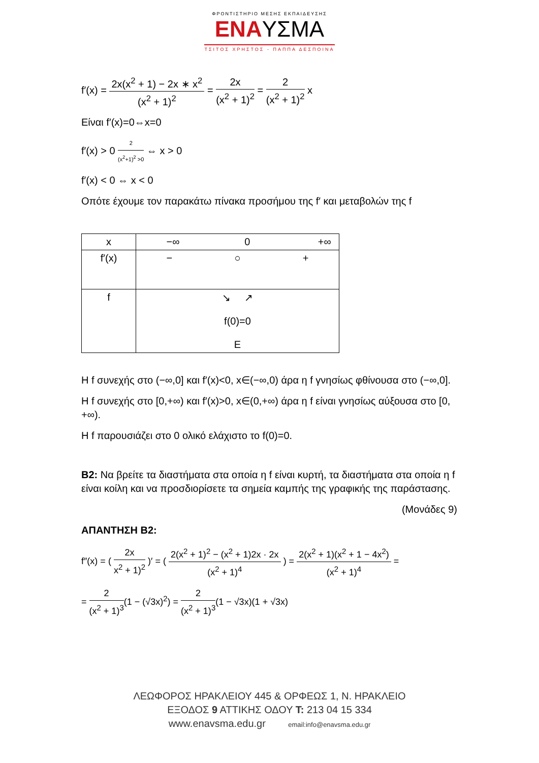ΦΡΟΝΤΙΣΤΗΡΙΟ ΜΕΣΗΣ ΕΚΠΑΙΔΕΥΣΗΣ
ΕΝΑΥΣΜΑ
ΤΣΙΤΟΣ ΧΡΗΣΤΟΣ - ΠΑΠΠΑ ΔΕΣΠΟΙΝΑ
f′(x) = 2x(x<sup>2</sup> + 1) − 2x ∗ x<sup>2</sup> (x<sup>2</sup> + 1)<sup>2</sup> = 2x (x<sup>2</sup> + 1)<sup>2</sup> = 2 (x<sup>2</sup> + 1)<sup>2</sup> x
Είναι f′(x)=0⇔x=0
f′(x) > 0 2 (x<sup>2</sup>+1)<sup>2</sup> >0 ⇔ x > 0
f′(x) < 0 ⇔ x < 0
Οπότε έχουμε τον παρακάτω πίνακα προσήμου της f′ και μεταβολών της f
| x | −∞ 0 +∞ |
| f′(x) | − ○ + |
| f | ↘ ↗ f(0)=0 Ε |
Η f συνεχής στο (−∞,0] και f′(x)<0, x∈(−∞,0) άρα η f γνησίως φθίνουσα στο (−∞,0].
Η f συνεχής στο [0,+∞) και f′(x)>0, x∈(0,+∞) άρα η f είναι γνησίως αύξουσα στο [0, +∞).
Η f παρουσιάζει στο 0 ολικό ελάχιστο το f(0)=0.
Β2: Να βρείτε τα διαστήματα στα οποία η f είναι κυρτή, τα διαστήματα στα οποία η f είναι κοίλη και να προσδιορίσετε τα σημεία καμπής της γραφικής της παράστασης.
(Μονάδες 9)
ΑΠΑΝΤΗΣΗ Β2:
f″(x) = ( 2x x<sup>2</sup> + 1)<sup>2</sup> )′ = ( 2(x<sup>2</sup> + 1)<sup>2</sup> − (x<sup>2</sup> + 1)2x · 2x (x<sup>2</sup> + 1)<sup>4</sup> ) = 2(x<sup>2</sup> + 1)(x<sup>2</sup> + 1 − 4x<sup>2</sup>) (x<sup>2</sup> + 1)<sup>4</sup> =
= 2 (x<sup>2</sup> + 1)<sup>3</sup>(1 − (√3x)<sup>2</sup>) = 2 (x<sup>2</sup> + 1)<sup>3</sup>(1 − √3x)(1 + √3x)
ΛΕΩΦΟΡΟΣ ΗΡΑΚΛΕΙΟΥ 445 & ΟΡΦΕΩΣ 1, Ν. ΗΡΑΚΛΕΙΟ
ΕΞΟΔΟΣ 9 ΑΤΤΙΚΗΣ ΟΔΟΥ Τ: 213 04 15 334
www.enavsma.edu.gr email:info@enavsma.edu.gr